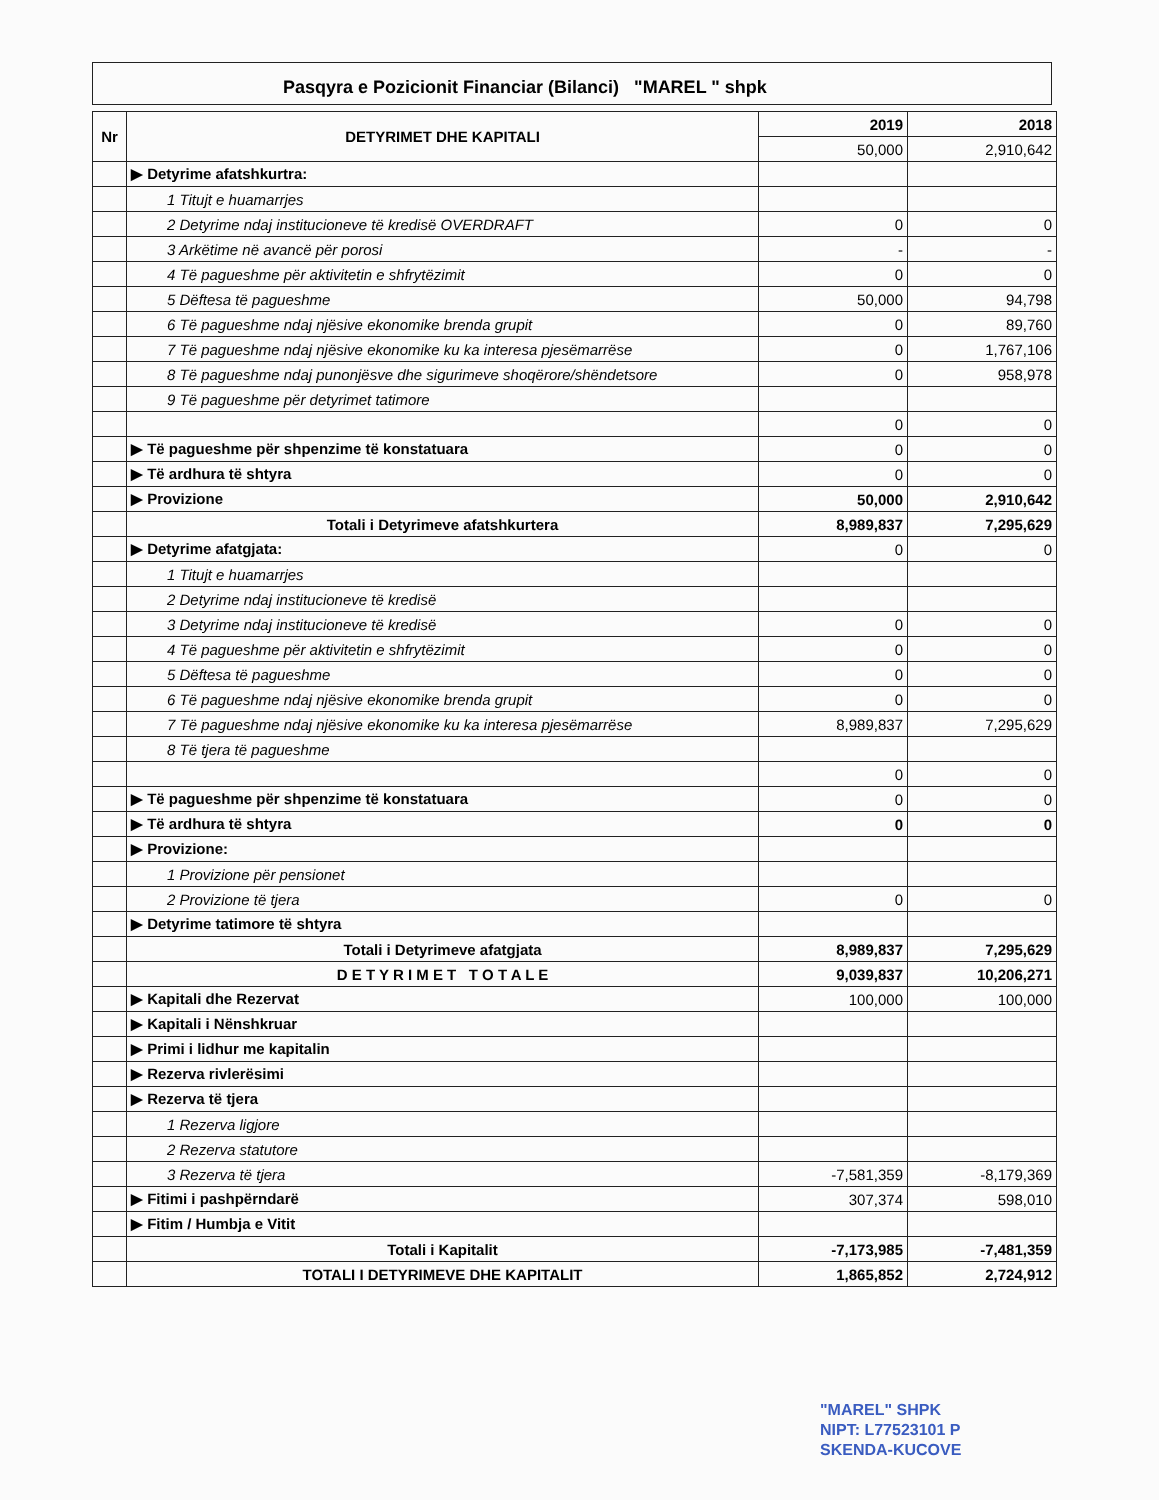Pasqyra e Pozicionit Financiar (Bilanci) "MAREL " shpk
| Nr | DETYRIMET DHE KAPITALI | 2019 | 2018 |
| --- | --- | --- | --- |
| | | 50,000 | 2,910,642 |
| | ▶ Detyrime afatshkurtra: | | |
| | 1 Titujt e huamarrjes | | |
| | 2 Detyrime ndaj institucioneve të kredisë OVERDRAFT | 0 | 0 |
| | 3 Arkëtime në avancë për porosi | - | - |
| | 4 Të pagueshme për aktivitetin e shfrytëzimit | 0 | 0 |
| | 5 Dëftesa të pagueshme | 50,000 | 94,798 |
| | 6 Të pagueshme ndaj njësive ekonomike brenda grupit | 0 | 89,760 |
| | 7 Të pagueshme ndaj njësive ekonomike ku ka interesa pjesëmarrëse | 0 | 1,767,106 |
| | 8 Të pagueshme ndaj punonjësve dhe sigurimeve shoqërore/shëndetsore | 0 | 958,978 |
| | 9 Të pagueshme për detyrimet tatimore | | |
| | | 0 | 0 |
| | ▶ Të pagueshme për shpenzime të konstatuara | 0 | 0 |
| | ▶ Të ardhura të shtyra | 0 | 0 |
| | ▶ Provizione | 50,000 | 2,910,642 |
| | Totali i Detyrimeve afatshkurtera | 8,989,837 | 7,295,629 |
| | ▶ Detyrime afatgjata: | 0 | 0 |
| | 1 Titujt e huamarrjes | | |
| | 2 Detyrime ndaj institucioneve të kredisë | | |
| | 3 Detyrime ndaj institucioneve të kredisë | 0 | 0 |
| | 4 Të pagueshme për aktivitetin e shfrytëzimit | 0 | 0 |
| | 5 Dëftesa të pagueshme | 0 | 0 |
| | 6 Të pagueshme ndaj njësive ekonomike brenda grupit | 0 | 0 |
| | 7 Të pagueshme ndaj njësive ekonomike ku ka interesa pjesëmarrëse | 8,989,837 | 7,295,629 |
| | 8 Të tjera të pagueshme | | |
| | | 0 | 0 |
| | ▶ Të pagueshme për shpenzime të konstatuara | 0 | 0 |
| | ▶ Të ardhura të shtyra | 0 | 0 |
| | ▶ Provizione: | | |
| | 1 Provizione për pensionet | | |
| | 2 Provizione të tjera | 0 | 0 |
| | ▶ Detyrime tatimore të shtyra | | |
| | Totali i Detyrimeve afatgjata | 8,989,837 | 7,295,629 |
| | D E T Y R I M E T T O T A L E | 9,039,837 | 10,206,271 |
| | ▶ Kapitali dhe Rezervat | 100,000 | 100,000 |
| | ▶ Kapitali i Nënshkruar | | |
| | ▶ Primi i lidhur me kapitalin | | |
| | ▶ Rezerva rivlerësimi | | |
| | ▶ Rezerva të tjera | | |
| | 1 Rezerva ligjore | | |
| | 2 Rezerva statutore | | |
| | 3 Rezerva të tjera | -7,581,359 | -8,179,369 |
| | ▶ Fitimi i pashpërndarë | 307,374 | 598,010 |
| | ▶ Fitim / Humbja e Vitit | | |
| | Totali i Kapitalit | -7,173,985 | -7,481,359 |
| | TOTALI I DETYRIMEVE DHE KAPITALIT | 1,865,852 | 2,724,912 |
"MAREL" SHPK
NIPT: L77523101 P
SKENDA-KUCOVE